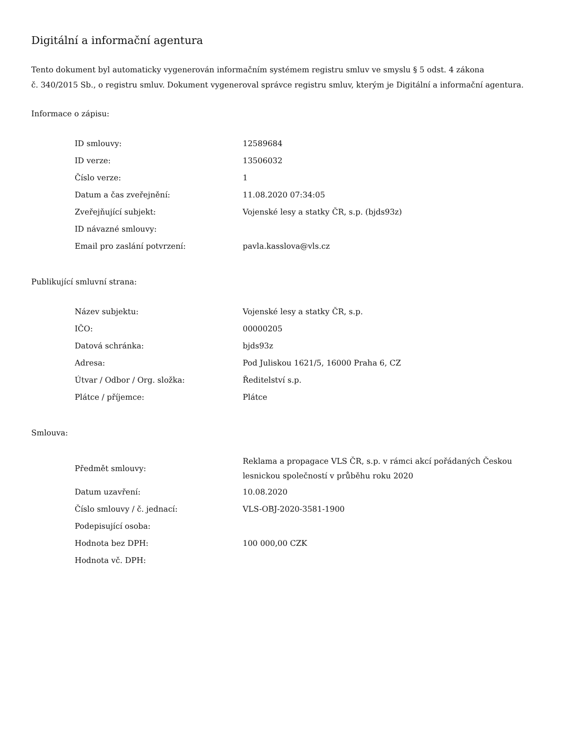Digitální a informační agentura
Tento dokument byl automaticky vygenerován informačním systémem registru smluv ve smyslu § 5 odst. 4 zákona
č. 340/2015 Sb., o registru smluv. Dokument vygeneroval správce registru smluv, kterým je Digitální a informační agentura.
Informace o zápisu:
| ID smlouvy: | 12589684 |
| ID verze: | 13506032 |
| Číslo verze: | 1 |
| Datum a čas zveřejnění: | 11.08.2020 07:34:05 |
| Zveřejňující subjekt: | Vojenské lesy a statky ČR, s.p. (bjds93z) |
| ID návazné smlouvy: | |
| Email pro zaslání potvrzení: | pavla.kasslova@vls.cz |
Publikující smluvní strana:
| Název subjektu: | Vojenské lesy a statky ČR, s.p. |
| IČO: | 00000205 |
| Datová schránka: | bjds93z |
| Adresa: | Pod Juliskou 1621/5, 16000 Praha 6, CZ |
| Útvar / Odbor / Org. složka: | Ředitelství s.p. |
| Plátce / příjemce: | Plátce |
Smlouva:
| Předmět smlouvy: | Reklama a propagace VLS ČR, s.p. v rámci akcí pořádaných Českou lesnickou společností v průběhu roku 2020 |
| Datum uzavření: | 10.08.2020 |
| Číslo smlouvy / č. jednací: | VLS-OBJ-2020-3581-1900 |
| Podepisující osoba: | |
| Hodnota bez DPH: | 100 000,00 CZK |
| Hodnota vč. DPH: | |